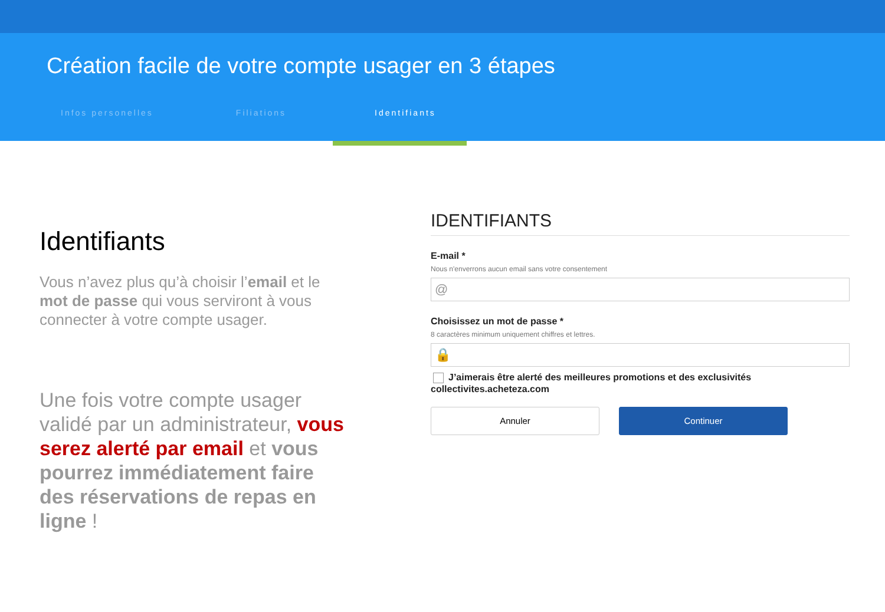Création facile de votre compte usager en 3 étapes
Infos personelles Filiations Identifiants
Identifiants
Vous n’avez plus qu’à choisir l’email et le mot de passe qui vous serviront à vous connecter à votre compte usager.
Une fois votre compte usager validé par un administrateur, vous serez alerté par email et vous pourrez immédiatement faire des réservations de repas en ligne !
IDENTIFIANTS
E-mail *
Nous n'enverrons aucun email sans votre consentement
@
Choisissez un mot de passe *
8 caractères minimum uniquement chiffres et lettres.
🔒
J’aimerais être alerté des meilleures promotions et des exclusivités collectivites.acheteza.com
Annuler Continuer